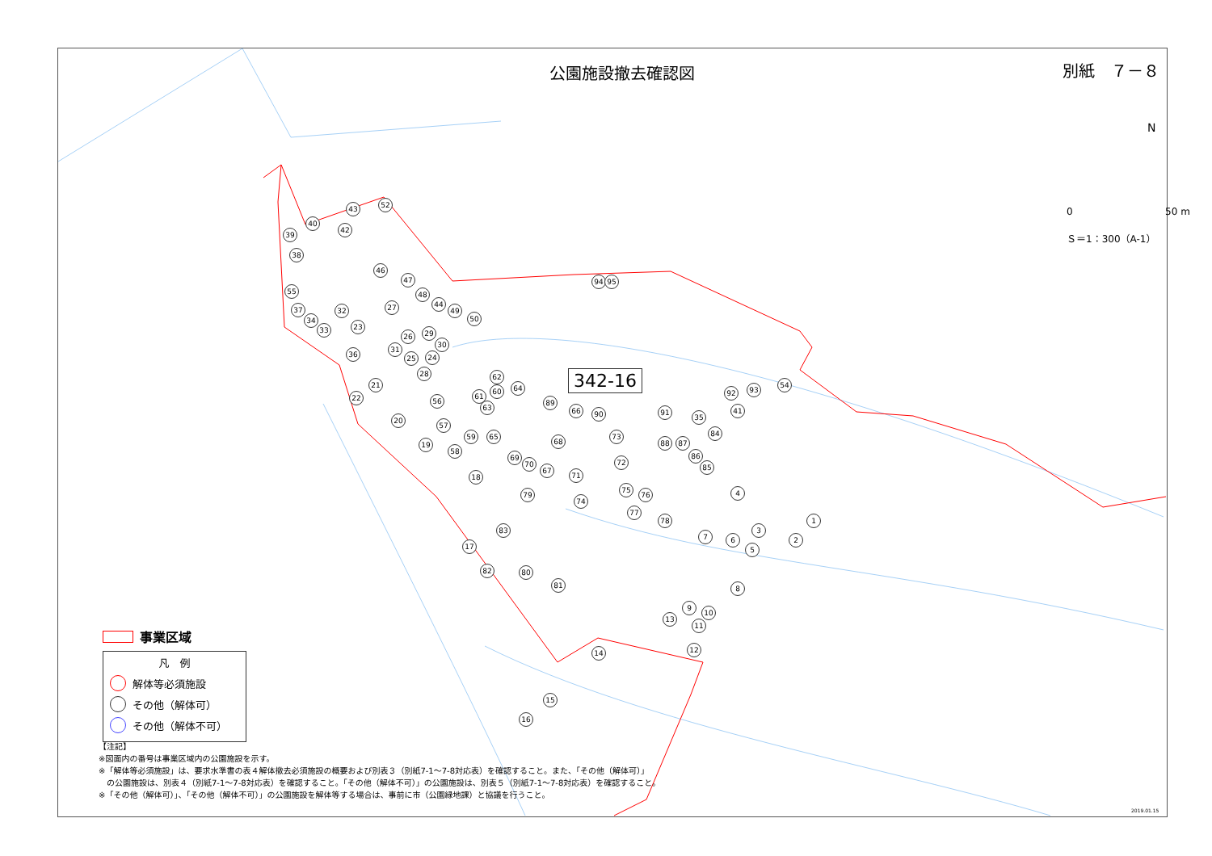公園施設撤去確認図 別紙　７－８
0 50 m
Ｓ＝1：300（A-1）
N
342-16
43 52
40
42
39
38
46
47
55 48
27 44
49
32
37
34
33
50
23
29
26
30
31
36 25 24
28
21
22
62
64
60
61
56
63
89
66 90 91
35
92 93
54
41
20
57
59 65
68
73
88 87
84
19
58
69 86
70
67
72
85
18 71
75
76 4
79
74
77
78 1
3
83
7 6 2
5
17
82 80
81 8
9
10
13
11
14 12
15
16
94 95
事業区域
凡　例
解体等必須施設
その他（解体可）
その他（解体不可）
【注記】
※図面内の番号は事業区域内の公園施設を示す。
※「解体等必須施設」は、要求水準書の表４解体撤去必須施設の概要および別表３（別紙7-1～7-8対応表）を確認すること。また、「その他（解体可）」
　の公園施設は、別表４（別紙7-1～7-8対応表）を確認すること。「その他（解体不可）」の公園施設は、別表５（別紙7-1～7-8対応表）を確認すること。
※「その他（解体可）」、「その他（解体不可）」の公園施設を解体等する場合は、事前に市（公園緑地課）と協議を行うこと。
2019.01.15